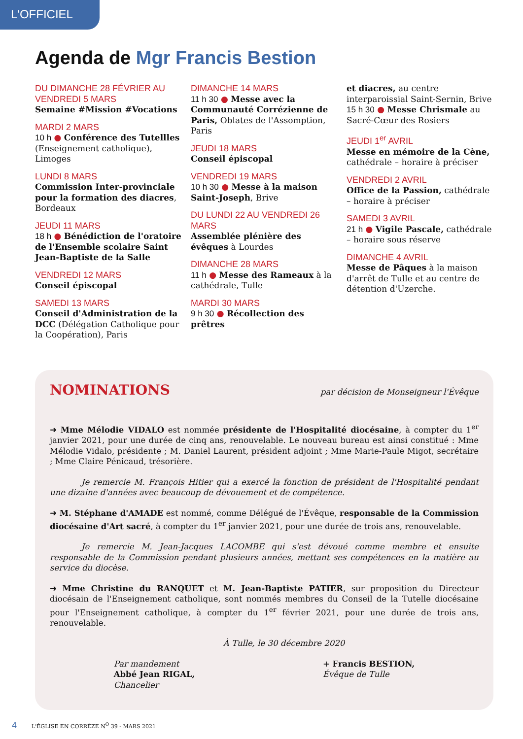L'OFFICIEL
Agenda de Mgr Francis Bestion
DU DIMANCHE 28 FÉVRIER AU VENDREDI 5 MARS
Semaine #Mission #Vocations
MARDI 2 MARS
10 h ● Conférence des Tutellles (Enseignement catholique), Limoges
LUNDI 8 MARS
Commission Inter-provinciale pour la formation des diacres, Bordeaux
JEUDI 11 MARS
18 h ● Bénédiction de l'oratoire de l'Ensemble scolaire Saint Jean-Baptiste de la Salle
VENDREDI 12 MARS
Conseil épiscopal
SAMEDI 13 MARS
Conseil d'Administration de la DCC (Délégation Catholique pour la Coopération), Paris
DIMANCHE 14 MARS
11 h 30 ● Messe avec la Communauté Corrézienne de Paris, Oblates de l'Assomption, Paris
JEUDI 18 MARS
Conseil épiscopal
VENDREDI 19 MARS
10 h 30 ● Messe à la maison Saint-Joseph, Brive
DU LUNDI 22 AU VENDREDI 26 MARS
Assemblée plénière des évêques à Lourdes
DIMANCHE 28 MARS
11 h ● Messe des Rameaux à la cathédrale, Tulle
MARDI 30 MARS
9 h 30 ● Récollection des prêtres
et diacres, au centre interparoissial Saint-Sernin, Brive
15 h 30 ● Messe Chrismale au Sacré-Cœur des Rosiers
JEUDI 1<sup>er</sup> AVRIL
Messe en mémoire de la Cène, cathédrale – horaire à préciser
VENDREDI 2 AVRIL
Office de la Passion, cathédrale – horaire à préciser
SAMEDI 3 AVRIL
21 h ● Vigile Pascale, cathédrale – horaire sous réserve
DIMANCHE 4 AVRIL
Messe de Pâques à la maison d'arrêt de Tulle et au centre de détention d'Uzerche.
NOMINATIONS
par décision de Monseigneur l'Évêque
➜ Mme Mélodie VIDALO est nommée présidente de l'Hospitalité diocésaine, à compter du 1<sup>er</sup> janvier 2021, pour une durée de cinq ans, renouvelable. Le nouveau bureau est ainsi constitué : Mme Mélodie Vidalo, présidente ; M. Daniel Laurent, président adjoint ; Mme Marie-Paule Migot, secrétaire ; Mme Claire Pénicaud, trésorière.
Je remercie M. François Hitier qui a exercé la fonction de président de l'Hospitalité pendant une dizaine d'années avec beaucoup de dévouement et de compétence.
➜ M. Stéphane d'AMADE est nommé, comme Délégué de l'Évêque, responsable de la Commission diocésaine d'Art sacré, à compter du 1<sup>er</sup> janvier 2021, pour une durée de trois ans, renouvelable.
Je remercie M. Jean-Jacques LACOMBE qui s'est dévoué comme membre et ensuite responsable de la Commission pendant plusieurs années, mettant ses compétences en la matière au service du diocèse.
➜ Mme Christine du RANQUET et M. Jean-Baptiste PATIER, sur proposition du Directeur diocésain de l'Enseignement catholique, sont nommés membres du Conseil de la Tutelle diocésaine pour l'Enseignement catholique, à compter du 1<sup>er</sup> février 2021, pour une durée de trois ans, renouvelable.
À Tulle, le 30 décembre 2020
Par mandement
Abbé Jean RIGAL,
Chancelier
+ Francis BESTION,
Évêque de Tulle
4 L'ÉGLISE EN CORRÈZE N<sup>O</sup> 39 - MARS 2021